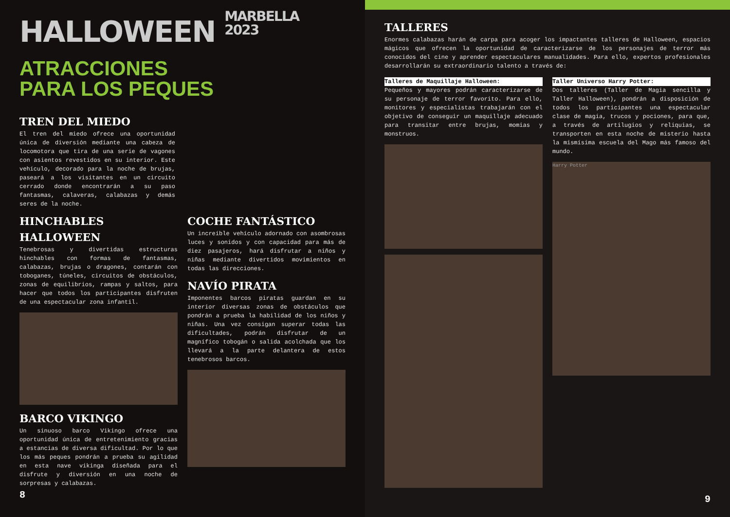HALLOWEEN MARBELLA
2023
ATRACCIONES
PARA LOS PEQUES
TREN DEL MIEDO
El tren del miedo ofrece una oportunidad única de diversión mediante una cabeza de locomotora que tira de una serie de vagones con asientos revestidos en su interior. Este vehículo, decorado para la noche de brujas, paseará a los visitantes en un circuito cerrado donde encontrarán a su paso fantasmas, calaveras, calabazas y demás seres de la noche.
HINCHABLES HALLOWEEN
Tenebrosas y divertidas estructuras hinchables con formas de fantasmas, calabazas, brujas o dragones, contarán con toboganes, túneles, circuitos de obstáculos, zonas de equilibrios, rampas y saltos, para hacer que todos los participantes disfruten de una espectacular zona infantil.
BARCO VIKINGO
Un sinuoso barco Vikingo ofrece una oportunidad única de entretenimiento gracias a estancias de diversa dificultad. Por lo que los más peques pondrán a prueba su agilidad en esta nave vikinga diseñada para el disfrute y diversión en una noche de sorpresas y calabazas.
COCHE FANTÁSTICO
Un increíble vehículo adornado con asombrosas luces y sonidos y con capacidad para más de diez pasajeros, hará disfrutar a niños y niñas mediante divertidos movimientos en todas las direcciones.
NAVÍO PIRATA
Imponentes barcos piratas guardan en su interior diversas zonas de obstáculos que pondrán a prueba la habilidad de los niños y niñas. Una vez consigan superar todas las dificultades, podrán disfrutar de un magnífico tobogán o salida acolchada que los llevará a la parte delantera de estos tenebrosos barcos.
8
TALLERES
Enormes calabazas harán de carpa para acoger los impactantes talleres de Halloween, espacios mágicos que ofrecen la oportunidad de caracterizarse de los personajes de terror más conocidos del cine y aprender espectaculares manualidades. Para ello, expertos profesionales desarrollarán su extraordinario talento a través de:
Talleres de Maquillaje Halloween:
Pequeños y mayores podrán caracterizarse de su personaje de terror favorito. Para ello, monitores y especialistas trabajarán con el objetivo de conseguir un maquillaje adecuado para transitar entre brujas, momias y monstruos.
Taller Universo Harry Potter:
Dos talleres (Taller de Magia sencilla y Taller Halloween), pondrán a disposición de todos los participantes una espectacular clase de magia, trucos y pociones, para que, a través de artilugios y reliquias, se transporten en esta noche de misterio hasta la mismísima escuela del Mago más famoso del mundo.
Harry Potter
9